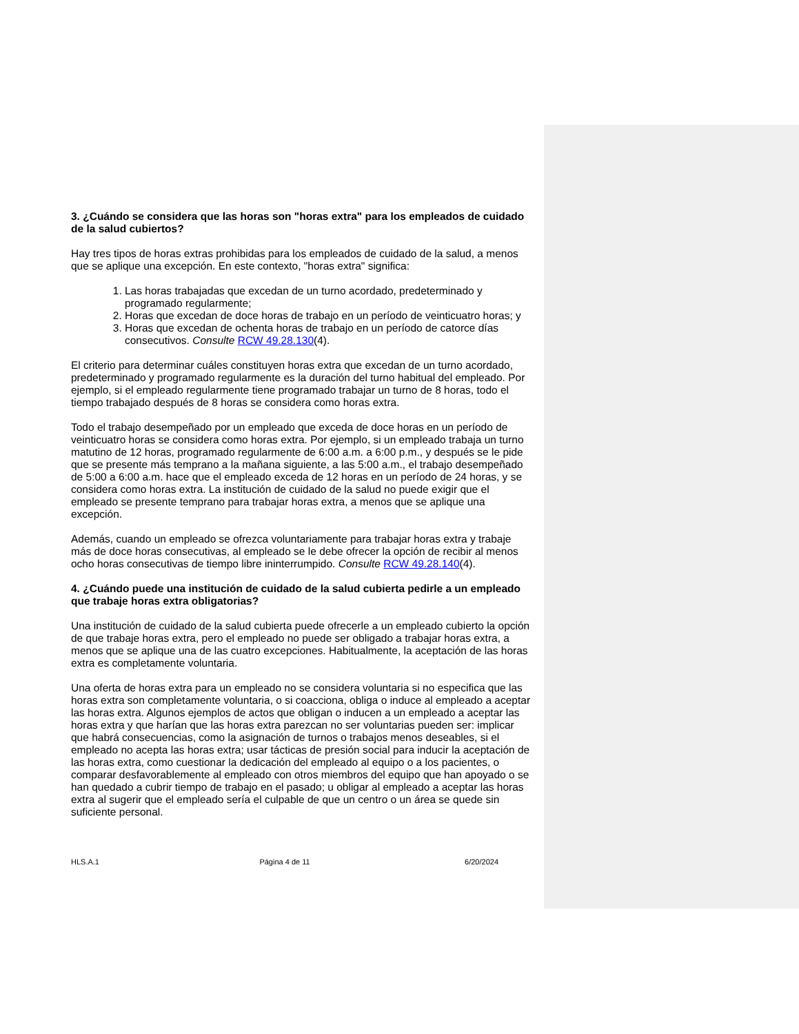3. ¿Cuándo se considera que las horas son "horas extra" para los empleados de cuidado de la salud cubiertos?
Hay tres tipos de horas extras prohibidas para los empleados de cuidado de la salud, a menos que se aplique una excepción. En este contexto, "horas extra" significa:
1. Las horas trabajadas que excedan de un turno acordado, predeterminado y programado regularmente;
2. Horas que excedan de doce horas de trabajo en un período de veinticuatro horas; y
3. Horas que excedan de ochenta horas de trabajo en un período de catorce días consecutivos. Consulte RCW 49.28.130(4).
El criterio para determinar cuáles constituyen horas extra que excedan de un turno acordado, predeterminado y programado regularmente es la duración del turno habitual del empleado. Por ejemplo, si el empleado regularmente tiene programado trabajar un turno de 8 horas, todo el tiempo trabajado después de 8 horas se considera como horas extra.
Todo el trabajo desempeñado por un empleado que exceda de doce horas en un período de veinticuatro horas se considera como horas extra. Por ejemplo, si un empleado trabaja un turno matutino de 12 horas, programado regularmente de 6:00 a.m. a 6:00 p.m., y después se le pide que se presente más temprano a la mañana siguiente, a las 5:00 a.m., el trabajo desempeñado de 5:00 a 6:00 a.m. hace que el empleado exceda de 12 horas en un período de 24 horas, y se considera como horas extra. La institución de cuidado de la salud no puede exigir que el empleado se presente temprano para trabajar horas extra, a menos que se aplique una excepción.
Además, cuando un empleado se ofrezca voluntariamente para trabajar horas extra y trabaje más de doce horas consecutivas, al empleado se le debe ofrecer la opción de recibir al menos ocho horas consecutivas de tiempo libre ininterrumpido. Consulte RCW 49.28.140(4).
4. ¿Cuándo puede una institución de cuidado de la salud cubierta pedirle a un empleado que trabaje horas extra obligatorias?
Una institución de cuidado de la salud cubierta puede ofrecerle a un empleado cubierto la opción de que trabaje horas extra, pero el empleado no puede ser obligado a trabajar horas extra, a menos que se aplique una de las cuatro excepciones. Habitualmente, la aceptación de las horas extra es completamente voluntaria.
Una oferta de horas extra para un empleado no se considera voluntaria si no especifica que las horas extra son completamente voluntaria, o si coacciona, obliga o induce al empleado a aceptar las horas extra. Algunos ejemplos de actos que obligan o inducen a un empleado a aceptar las horas extra y que harían que las horas extra parezcan no ser voluntarias pueden ser: implicar que habrá consecuencias, como la asignación de turnos o trabajos menos deseables, si el empleado no acepta las horas extra; usar tácticas de presión social para inducir la aceptación de las horas extra, como cuestionar la dedicación del empleado al equipo o a los pacientes, o comparar desfavorablemente al empleado con otros miembros del equipo que han apoyado o se han quedado a cubrir tiempo de trabajo en el pasado; u obligar al empleado a aceptar las horas extra al sugerir que el empleado sería el culpable de que un centro o un área se quede sin suficiente personal.
HLS.A.1 Página 4 de 11 6/20/2024